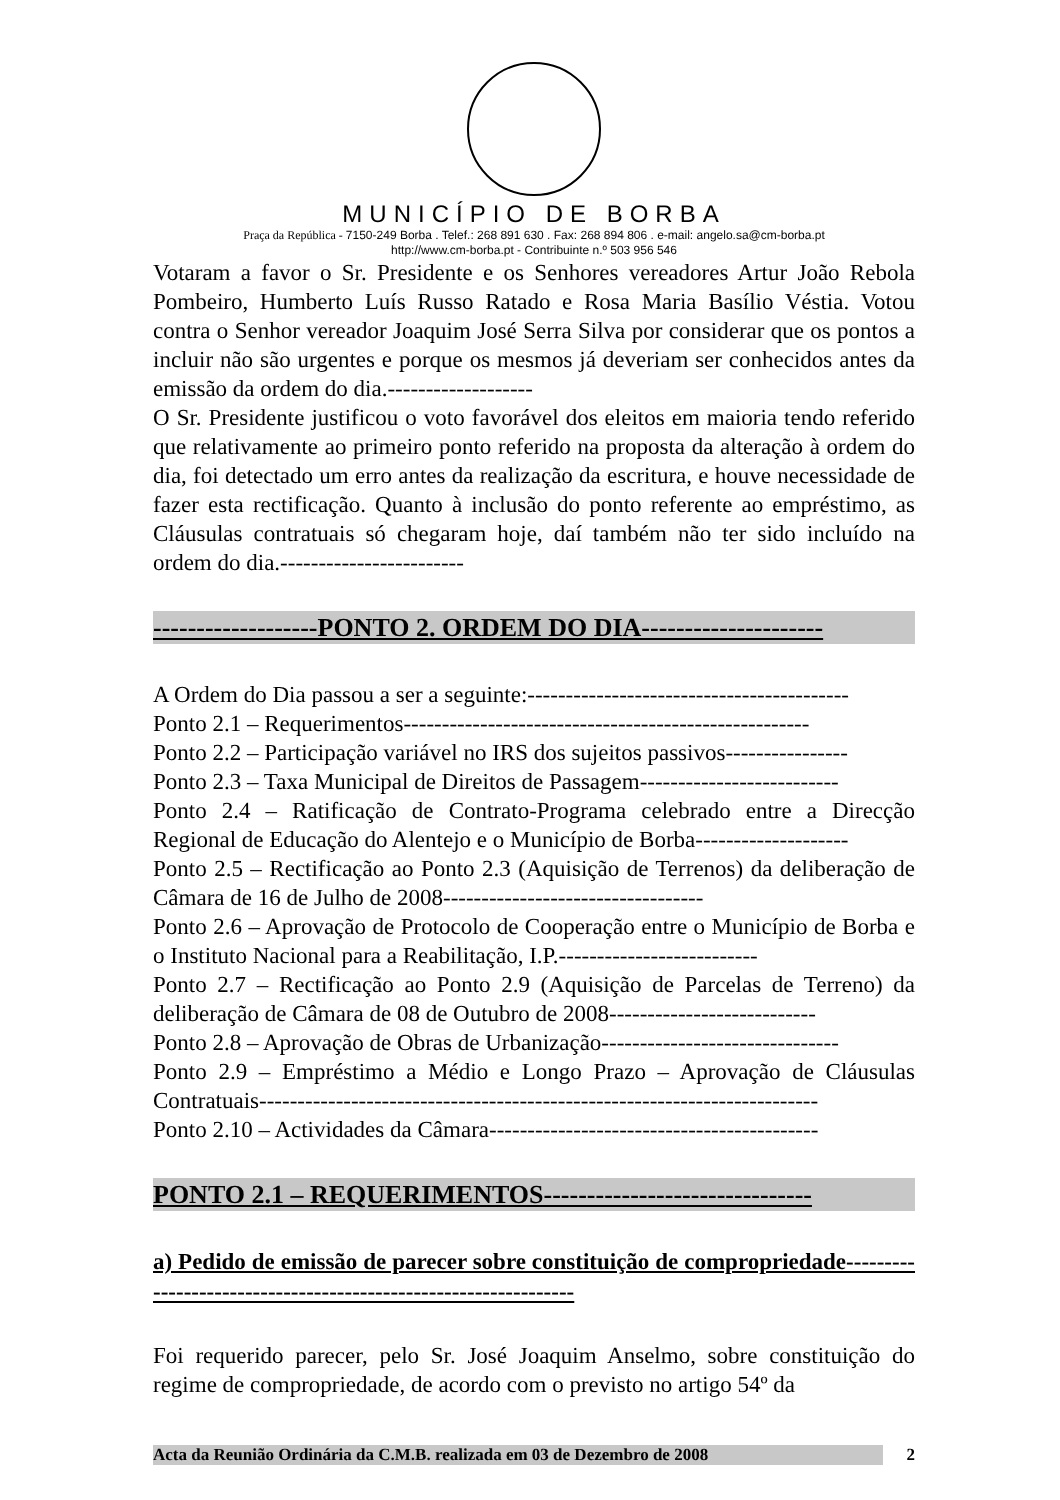MUNICÍPIO DE BORBA
Praça da República - 7150-249 Borba . Telef.: 268 891 630 . Fax: 268 894 806 . e-mail: angelo.sa@cm-borba.pt
http://www.cm-borba.pt - Contribuinte n.º 503 956 546
Votaram a favor o Sr. Presidente e os Senhores vereadores Artur João Rebola Pombeiro, Humberto Luís Russo Ratado e Rosa Maria Basílio Véstia. Votou contra o Senhor vereador Joaquim José Serra Silva por considerar que os pontos a incluir não são urgentes e porque os mesmos já deveriam ser conhecidos antes da emissão da ordem do dia.-------------------
O Sr. Presidente justificou o voto favorável dos eleitos em maioria tendo referido que relativamente ao primeiro ponto referido na proposta da alteração à ordem do dia, foi detectado um erro antes da realização da escritura, e houve necessidade de fazer esta rectificação. Quanto à inclusão do ponto referente ao empréstimo, as Cláusulas contratuais só chegaram hoje, daí também não ter sido incluído na ordem do dia.------------------------
-------------------PONTO 2. ORDEM DO DIA---------------------
A Ordem do Dia passou a ser a seguinte:------------------------------------------
Ponto 2.1 – Requerimentos-----------------------------------------------------
Ponto 2.2 – Participação variável no IRS dos sujeitos passivos----------------
Ponto 2.3 – Taxa Municipal de Direitos de Passagem--------------------------
Ponto 2.4 – Ratificação de Contrato-Programa celebrado entre a Direcção Regional de Educação do Alentejo e o Município de Borba--------------------
Ponto 2.5 – Rectificação ao Ponto 2.3 (Aquisição de Terrenos) da deliberação de Câmara de 16 de Julho de 2008----------------------------------
Ponto 2.6 – Aprovação de Protocolo de Cooperação entre o Município de Borba e o Instituto Nacional para a Reabilitação, I.P.--------------------------
Ponto 2.7 – Rectificação ao Ponto 2.9 (Aquisição de Parcelas de Terreno) da deliberação de Câmara de 08 de Outubro de 2008---------------------------
Ponto 2.8 – Aprovação de Obras de Urbanização-------------------------------
Ponto 2.9 – Empréstimo a Médio e Longo Prazo – Aprovação de Cláusulas Contratuais-------------------------------------------------------------------------
Ponto 2.10 – Actividades da Câmara-------------------------------------------
PONTO 2.1 – REQUERIMENTOS-------------------------------
a) Pedido de emissão de parecer sobre constituição de compropriedade----------------------------------------------------------------
Foi requerido parecer, pelo Sr. José Joaquim Anselmo, sobre constituição do regime de compropriedade, de acordo com o previsto no artigo 54º da
Acta da Reunião Ordinária da C.M.B. realizada em 03 de Dezembro de 2008 2